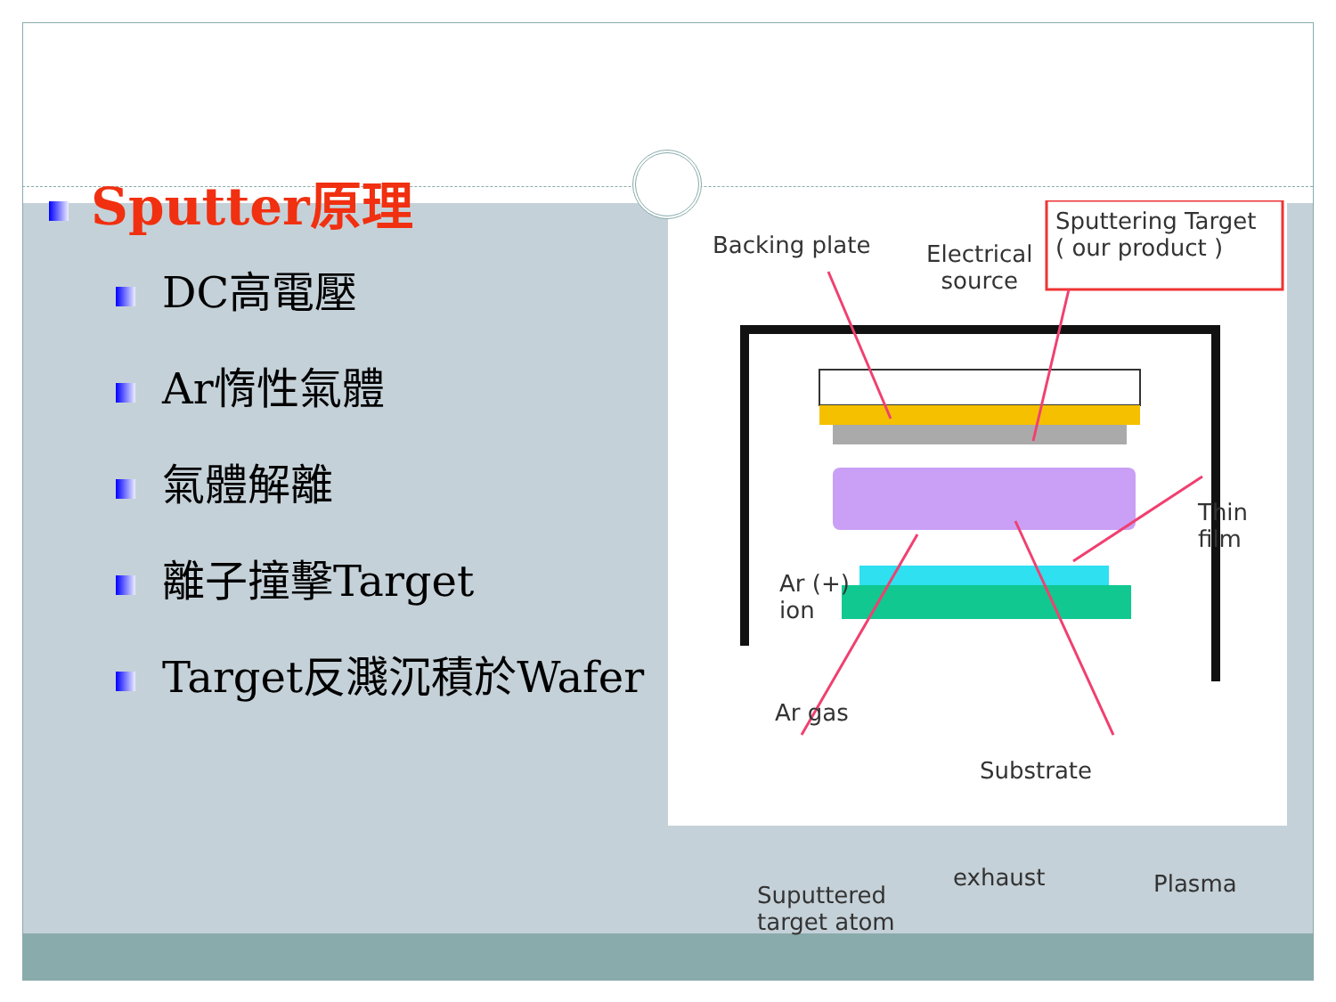Backing plate Electrical
source
Sputtering Target
( our product )
Thin film
Ar (+)
ion
Ar gas
Substrate
Suputtered
target atom
exhaust Plasma
Sputter原理
DC高電壓
Ar惰性氣體
氣體解離
離子撞擊Target
Target反濺沉積於Wafer